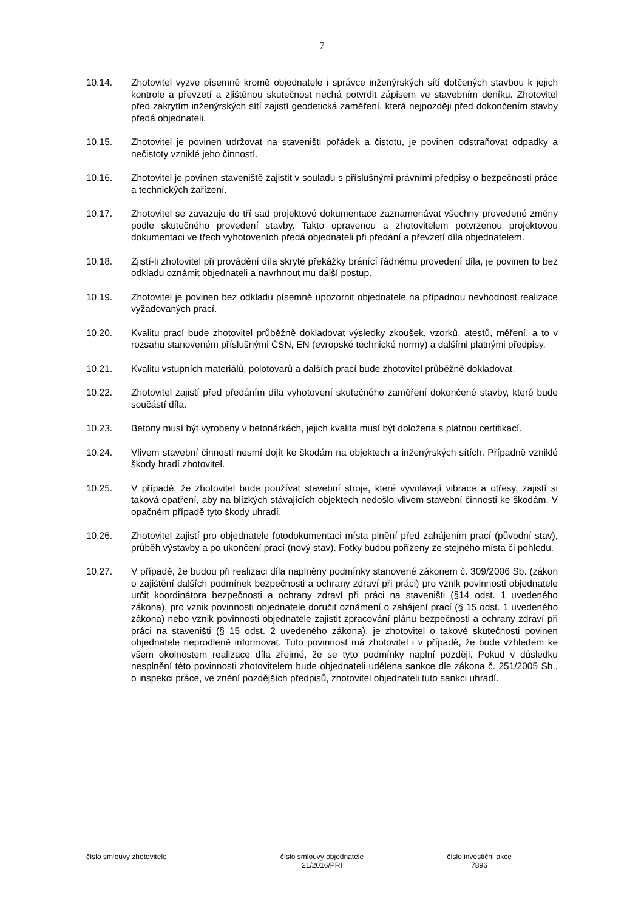7
10.14. Zhotovitel vyzve písemně kromě objednatele i správce inženýrských sítí dotčených stavbou k jejich kontrole a převzetí a zjištěnou skutečnost nechá potvrdit zápisem ve stavebním deníku. Zhotovitel před zakrytím inženýrských sítí zajistí geodetická zaměření, která nejpozději před dokončením stavby předá objednateli.
10.15. Zhotovitel je povinen udržovat na staveništi pořádek a čistotu, je povinen odstraňovat odpadky a nečistoty vzniklé jeho činností.
10.16. Zhotovitel je povinen staveniště zajistit v souladu s příslušnými právními předpisy o bezpečnosti práce a technických zařízení.
10.17. Zhotovitel se zavazuje do tří sad projektové dokumentace zaznamenávat všechny provedené změny podle skutečného provedení stavby. Takto opravenou a zhotovitelem potvrzenou projektovou dokumentaci ve třech vyhotoveních předá objednateli při předání a převzetí díla objednatelem.
10.18. Zjistí-li zhotovitel při provádění díla skryté překážky bránící řádnému provedení díla, je povinen to bez odkladu oznámit objednateli a navrhnout mu další postup.
10.19. Zhotovitel je povinen bez odkladu písemně upozornit objednatele na případnou nevhodnost realizace vyžadovaných prací.
10.20. Kvalitu prací bude zhotovitel průběžně dokladovat výsledky zkoušek, vzorků, atestů, měření, a to v rozsahu stanoveném příslušnými ČSN, EN (evropské technické normy) a dalšími platnými předpisy.
10.21. Kvalitu vstupních materiálů, polotovarů a dalších prací bude zhotovitel průběžně dokladovat.
10.22. Zhotovitel zajistí před předáním díla vyhotovení skutečného zaměření dokončené stavby, které bude součástí díla.
10.23. Betony musí být vyrobeny v betonárkách, jejich kvalita musí být doložena s platnou certifikací.
10.24. Vlivem stavební činnosti nesmí dojít ke škodám na objektech a inženýrských sítích. Případně vzniklé škody hradí zhotovitel.
10.25. V případě, že zhotovitel bude používat stavební stroje, které vyvolávají vibrace a otřesy, zajistí si taková opatření, aby na blízkých stávajících objektech nedošlo vlivem stavební činnosti ke škodám. V opačném případě tyto škody uhradí.
10.26. Zhotovitel zajistí pro objednatele fotodokumentaci místa plnění před zahájením prací (původní stav), průběh výstavby a po ukončení prací (nový stav). Fotky budou pořízeny ze stejného místa či pohledu.
10.27. V případě, že budou při realizaci díla naplněny podmínky stanovené zákonem č. 309/2006 Sb. (zákon o zajištění dalších podmínek bezpečnosti a ochrany zdraví při práci) pro vznik povinnosti objednatele určit koordinátora bezpečnosti a ochrany zdraví při práci na staveništi (§14 odst. 1 uvedeného zákona), pro vznik povinnosti objednatele doručit oznámení o zahájení prací (§ 15 odst. 1 uvedeného zákona) nebo vznik povinnosti objednatele zajistit zpracování plánu bezpečnosti a ochrany zdraví při práci na staveništi (§ 15 odst. 2 uvedeného zákona), je zhotovitel o takové skutečnosti povinen objednatele neprodleně informovat. Tuto povinnost má zhotovitel i v případě, že bude vzhledem ke všem okolnostem realizace díla zřejmé, že se tyto podmínky naplní později. Pokud v důsledku nesplnění této povinnosti zhotovitelem bude objednateli udělena sankce dle zákona č. 251/2005 Sb., o inspekci práce, ve znění pozdějších předpisů, zhotovitel objednateli tuto sankci uhradí.
číslo smlouvy zhotovitele číslo smlouvy objednatele
21/2016/PRI
číslo investiční akce
7896